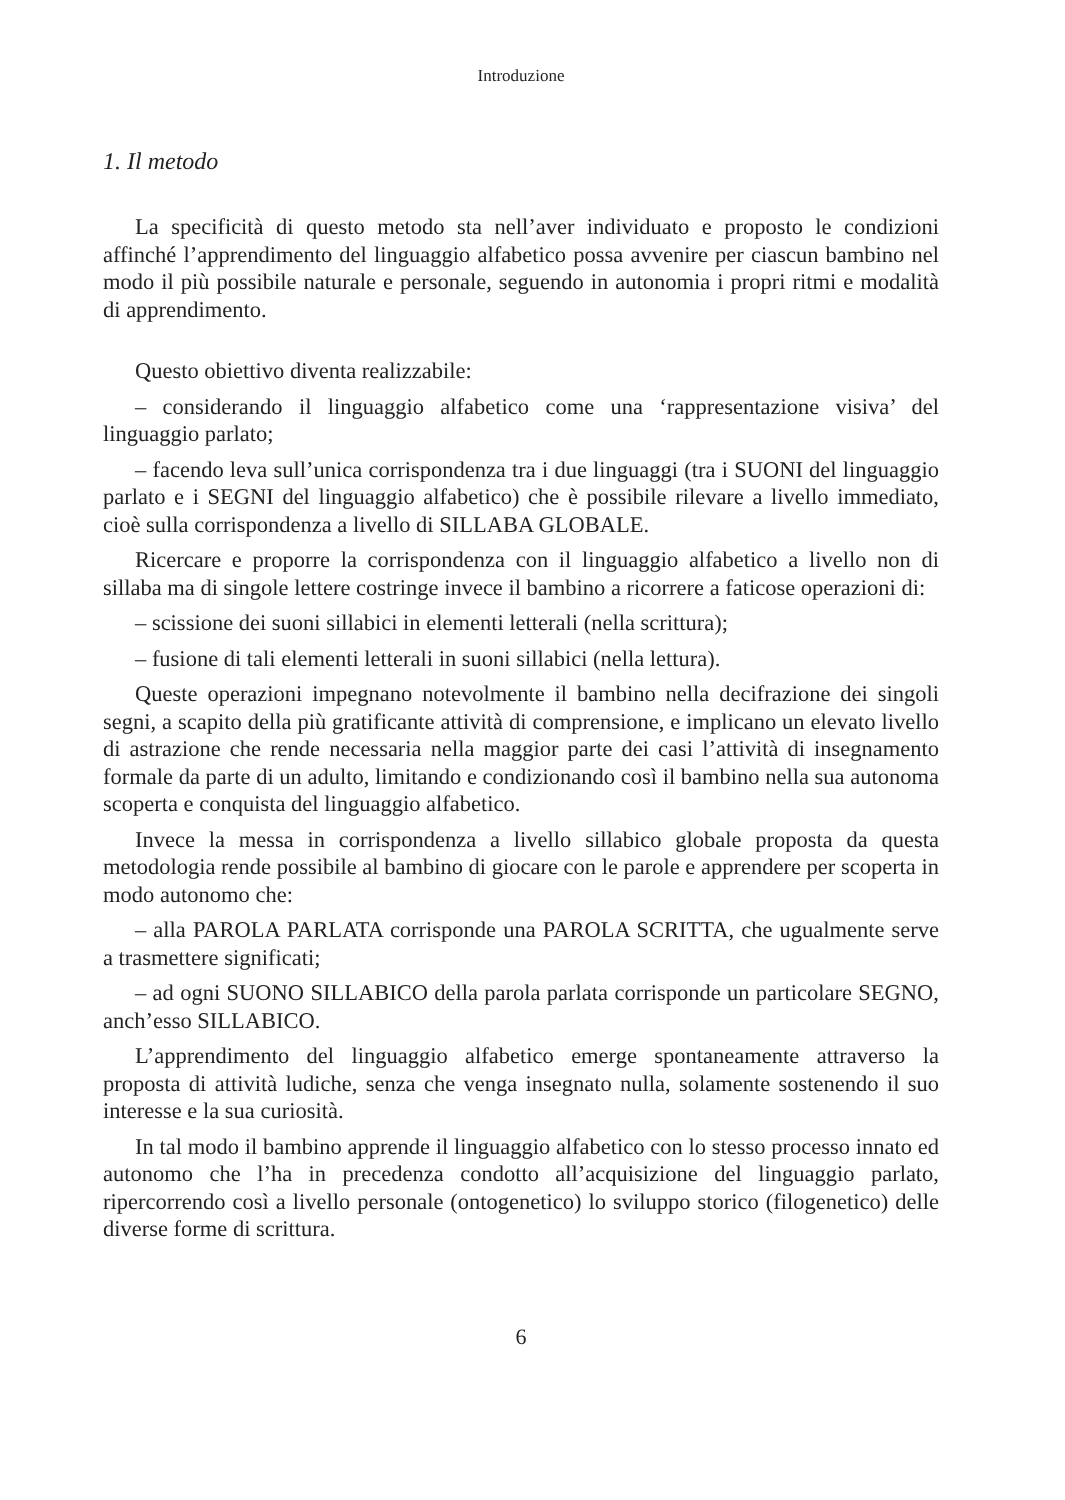Introduzione
1. Il metodo
La specificità di questo metodo sta nell’aver individuato e proposto le condizioni affinché l’apprendimento del linguaggio alfabetico possa avvenire per ciascun bambino nel modo il più possibile naturale e personale, seguendo in autonomia i propri ritmi e modalità di apprendimento.
Questo obiettivo diventa realizzabile:
– considerando il linguaggio alfabetico come una ‘rappresentazione visiva’ del linguaggio parlato;
– facendo leva sull’unica corrispondenza tra i due linguaggi (tra i SUONI del linguaggio parlato e i SEGNI del linguaggio alfabetico) che è possibile rilevare a livello immediato, cioè sulla corrispondenza a livello di SILLABA GLOBALE.
Ricercare e proporre la corrispondenza con il linguaggio alfabetico a livello non di sillaba ma di singole lettere costringe invece il bambino a ricorrere a faticose operazioni di:
– scissione dei suoni sillabici in elementi letterali (nella scrittura);
– fusione di tali elementi letterali in suoni sillabici (nella lettura).
Queste operazioni impegnano notevolmente il bambino nella decifrazione dei singoli segni, a scapito della più gratificante attività di comprensione, e implicano un elevato livello di astrazione che rende necessaria nella maggior parte dei casi l’attività di insegnamento formale da parte di un adulto, limitando e condizionando così il bambino nella sua autonoma scoperta e conquista del linguaggio alfabetico.
Invece la messa in corrispondenza a livello sillabico globale proposta da questa metodologia rende possibile al bambino di giocare con le parole e apprendere per scoperta in modo autonomo che:
– alla PAROLA PARLATA corrisponde una PAROLA SCRITTA, che ugualmente serve a trasmettere significati;
– ad ogni SUONO SILLABICO della parola parlata corrisponde un particolare SEGNO, anch’esso SILLABICO.
L’apprendimento del linguaggio alfabetico emerge spontaneamente attraverso la proposta di attività ludiche, senza che venga insegnato nulla, solamente sostenendo il suo interesse e la sua curiosità.
In tal modo il bambino apprende il linguaggio alfabetico con lo stesso processo innato ed autonomo che l’ha in precedenza condotto all’acquisizione del linguaggio parlato, ripercorrendo così a livello personale (ontogenetico) lo sviluppo storico (filogenetico) delle diverse forme di scrittura.
6